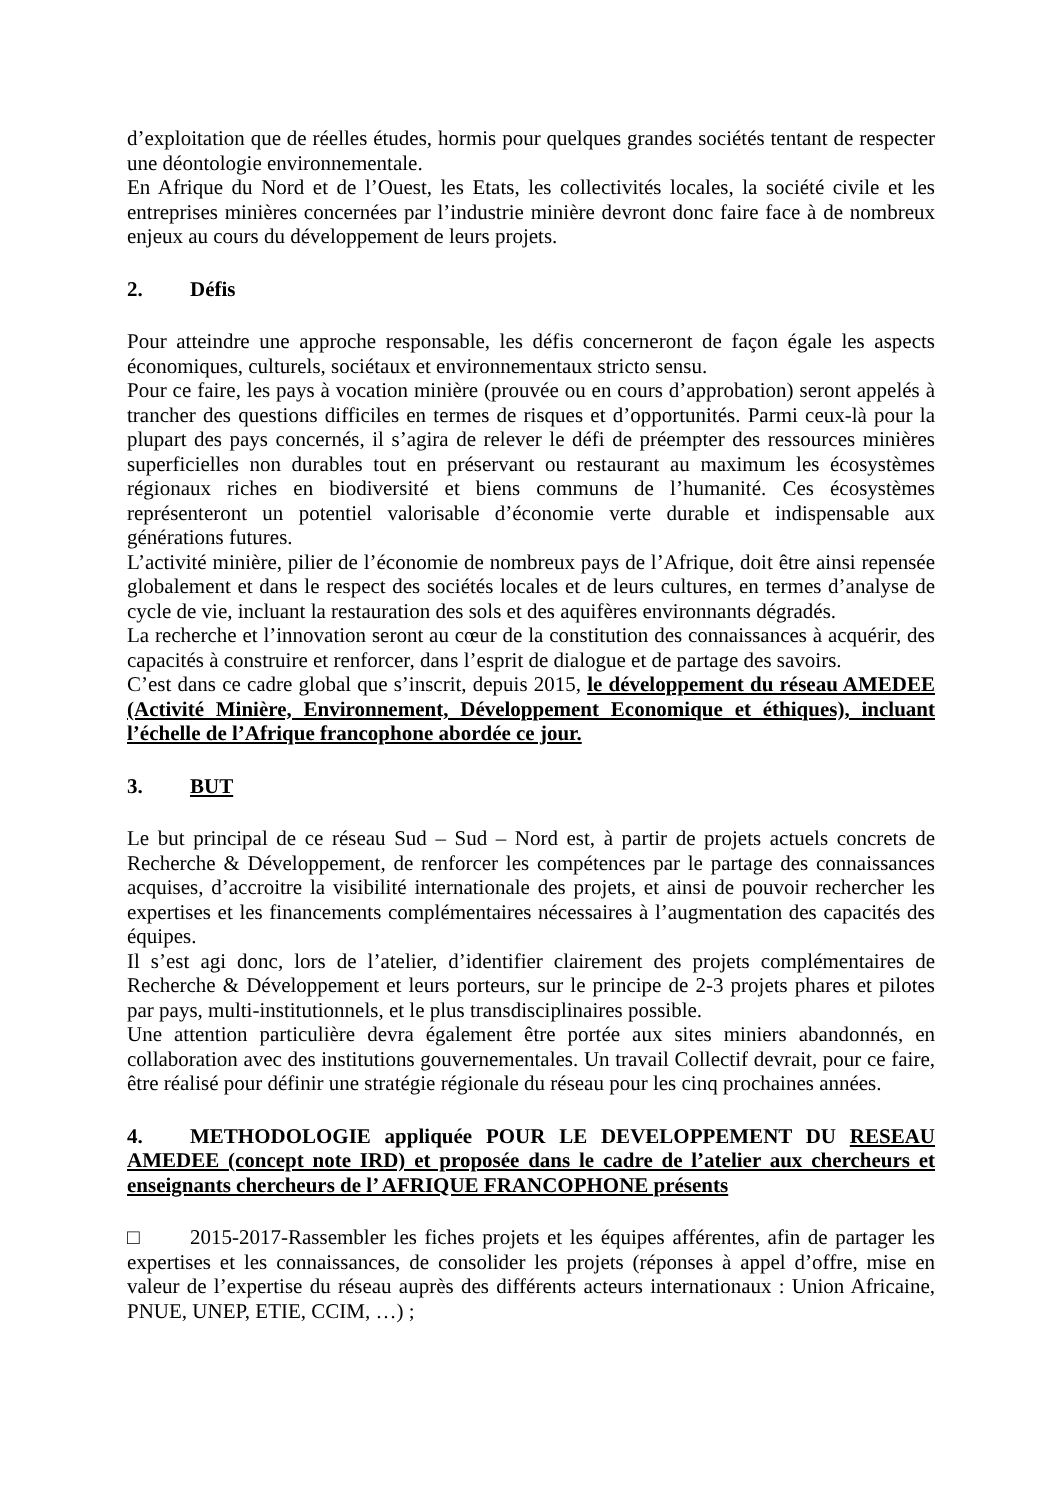d’exploitation que de réelles études, hormis pour quelques grandes sociétés tentant de respecter une déontologie environnementale.
En Afrique du Nord et de l’Ouest, les Etats, les collectivités locales, la société civile et les entreprises minières concernées par l’industrie minière devront donc faire face à de nombreux enjeux au cours du développement de leurs projets.
2. Défis
Pour atteindre une approche responsable, les défis concerneront de façon égale les aspects économiques, culturels, sociétaux et environnementaux stricto sensu.
Pour ce faire, les pays à vocation minière (prouvée ou en cours d’approbation) seront appelés à trancher des questions difficiles en termes de risques et d’opportunités. Parmi ceux-là pour la plupart des pays concernés, il s’agira de relever le défi de préempter des ressources minières superficielles non durables tout en préservant ou restaurant au maximum les écosystèmes régionaux riches en biodiversité et biens communs de l’humanité. Ces écosystèmes représenteront un potentiel valorisable d’économie verte durable et indispensable aux générations futures.
L’activité minière, pilier de l’économie de nombreux pays de l’Afrique, doit être ainsi repensée globalement et dans le respect des sociétés locales et de leurs cultures, en termes d’analyse de cycle de vie, incluant la restauration des sols et des aquifères environnants dégradés.
La recherche et l’innovation seront au cœur de la constitution des connaissances à acquérir, des capacités à construire et renforcer, dans l’esprit de dialogue et de partage des savoirs.
C’est dans ce cadre global que s’inscrit, depuis 2015, le développement du réseau AMEDEE (Activité Minière, Environnement, Développement Economique et éthiques), incluant l’échelle de l’Afrique francophone abordée ce jour.
3. BUT
Le but principal de ce réseau Sud – Sud – Nord est, à partir de projets actuels concrets de Recherche & Développement, de renforcer les compétences par le partage des connaissances acquises, d’accroitre la visibilité internationale des projets, et ainsi de pouvoir rechercher les expertises et les financements complémentaires nécessaires à l’augmentation des capacités des équipes.
Il s’est agi donc, lors de l’atelier, d’identifier clairement des projets complémentaires de Recherche & Développement et leurs porteurs, sur le principe de 2-3 projets phares et pilotes par pays, multi-institutionnels, et le plus transdisciplinaires possible.
Une attention particulière devra également être portée aux sites miniers abandonnés, en collaboration avec des institutions gouvernementales. Un travail Collectif devrait, pour ce faire, être réalisé pour définir une stratégie régionale du réseau pour les cinq prochaines années.
4. METHODOLOGIE appliquée POUR LE DEVELOPPEMENT DU RESEAU AMEDEE (concept note IRD) et proposée dans le cadre de l’atelier aux chercheurs et enseignants chercheurs de l’ AFRIQUE FRANCOPHONE présents
□ 2015-2017-Rassembler les fiches projets et les équipes afférentes, afin de partager les expertises et les connaissances, de consolider les projets (réponses à appel d’offre, mise en valeur de l’expertise du réseau auprès des différents acteurs internationaux : Union Africaine, PNUE, UNEP, ETIE, CCIM, …) ;